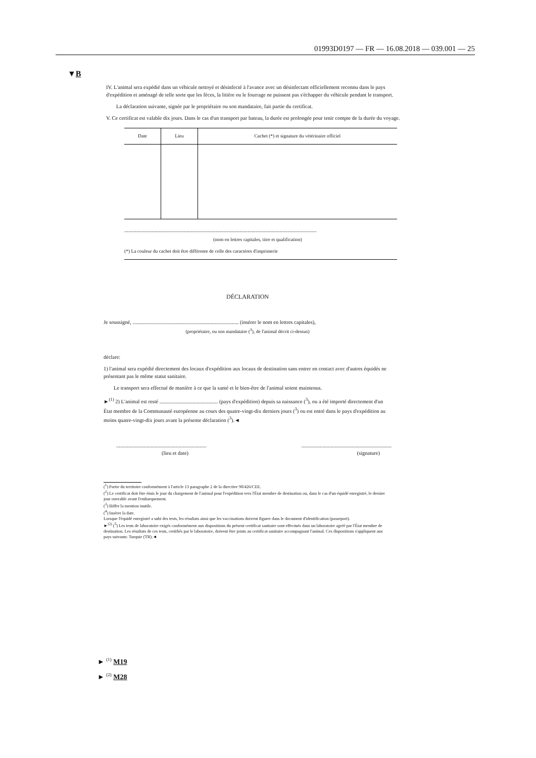01993D0197 — FR — 16.08.2018 — 039.001 — 25
▼B
IV. L'animal sera expédié dans un véhicule nettoyé et désinfecté à l'avance avec un désinfectant officiellement reconnu dans le pays d'expédition et aménagé de telle sorte que les fèces, la litière ou le fourrage ne puissent pas s'échapper du véhicule pendant le transport.
La déclaration suivante, signée par le propriétaire ou son mandataire, fait partie du certificat.
V. Ce certificat est valable dix jours. Dans le cas d'un transport par bateau, la durée est prolongée pour tenir compte de la durée du voyage.
| Date | Lieu | Cachet (*) et signature du vétérinaire officiel |
| --- | --- | --- |
.................................................................................................................................................
(nom en lettres capitales, titre et qualification)
(*) La couleur du cachet doit être différente de celle des caractères d'imprimerie
DÉCLARATION
Je soussigné, ................................................................................ (insérer le nom en lettres capitales),
(propriétaire, ou son mandataire (<sup>3</sup>), de l'animal décrit ci-dessus)
déclare:
1) l'animal sera expédié directement des locaux d'expédition aux locaux de destination sans entrer en contact avec d'autres équidés ne présentant pas le même statut sanitaire.
Le transport sera effectué de manière à ce que la santé et le bien-être de l'animal soient maintenus.
►<sup>(1)</sup> 2) L'animal est resté ............................................ (pays d'expédition) depuis sa naissance (<sup>3</sup>), ou a été importé directement d'un État membre de la Communauté européenne au cours des quatre-vingt-dix derniers jours (<sup>3</sup>) ou est entré dans le pays d'expédition au moins quatre-vingt-dix jours avant la présente déclaration (<sup>3</sup>).◄
....................................................................
(lieu et date)....................................................................
(signature)
(<sup>1</sup>) Partie du territoire conformément à l'article 13 paragraphe 2 de la directive 90/426/CEE.
(<sup>2</sup>) Le certificat doit être émis le jour du chargement de l'animal pour l'expédition vers l'État membre de destination ou, dans le cas d'un équidé enregistré, le dernier jour ouvrable avant l'embarquement.
(<sup>3</sup>) Biffer la mention inutile.
(<sup>4</sup>) Insérer la date.
Lorsque l'équidé enregistré a subi des tests, les résultats ainsi que les vaccinations doivent figurer dans le document d'identification (passeport).
►<sup>(2)</sup> (<sup>5</sup>) Les tests de laboratoire exigés conformément aux dispositions du présent certificat sanitaire sont effectués dans un laboratoire agréé par l'État membre de destination. Les résultats de ces tests, certifiés par le laboratoire, doivent être joints au certificat sanitaire accompagnant l'animal. Ces dispositions s'appliquent aux pays suivants: Turquie (TR).◄
► <sup>(1)</sup> M19
► <sup>(2)</sup> M28